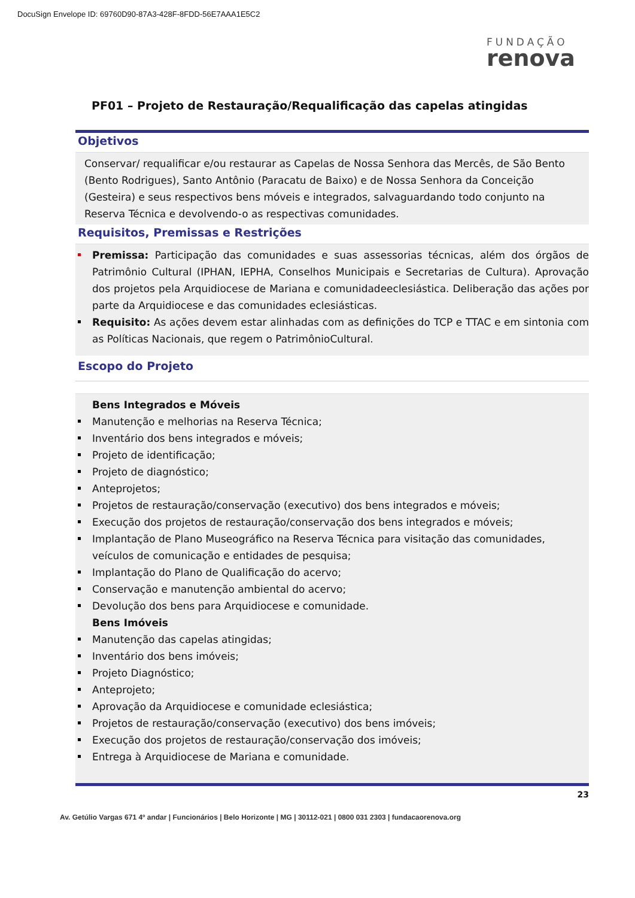DocuSign Envelope ID: 69760D90-87A3-428F-8FDD-56E7AAA1E5C2
FUNDAÇÃO
renova
PF01 – Projeto de Restauração/Requalificação das capelas atingidas
Objetivos
Conservar/ requalificar e/ou restaurar as Capelas de Nossa Senhora das Mercês, de São Bento (Bento Rodrigues), Santo Antônio (Paracatu de Baixo) e de Nossa Senhora da Conceição (Gesteira) e seus respectivos bens móveis e integrados, salvaguardando todo conjunto na Reserva Técnica e devolvendo-o as respectivas comunidades.
Requisitos, Premissas e Restrições
Premissa: Participação das comunidades e suas assessorias técnicas, além dos órgãos de Patrimônio Cultural (IPHAN, IEPHA, Conselhos Municipais e Secretarias de Cultura). Aprovação dos projetos pela Arquidiocese de Mariana e comunidadeeclesiástica. Deliberação das ações por parte da Arquidiocese e das comunidades eclesiásticas.
Requisito: As ações devem estar alinhadas com as definições do TCP e TTAC e em sintonia com as Políticas Nacionais, que regem o PatrimônioCultural.
Escopo do Projeto
Bens Integrados e Móveis
Manutenção e melhorias na Reserva Técnica;
Inventário dos bens integrados e móveis;
Projeto de identificação;
Projeto de diagnóstico;
Anteprojetos;
Projetos de restauração/conservação (executivo) dos bens integrados e móveis;
Execução dos projetos de restauração/conservação dos bens integrados e móveis;
Implantação de Plano Museográfico na Reserva Técnica para visitação das comunidades, veículos de comunicação e entidades de pesquisa;
Implantação do Plano de Qualificação do acervo;
Conservação e manutenção ambiental do acervo;
Devolução dos bens para Arquidiocese e comunidade.
Bens Imóveis
Manutenção das capelas atingidas;
Inventário dos bens imóveis;
Projeto Diagnóstico;
Anteprojeto;
Aprovação da Arquidiocese e comunidade eclesiástica;
Projetos de restauração/conservação (executivo) dos bens imóveis;
Execução dos projetos de restauração/conservação dos imóveis;
Entrega à Arquidiocese de Mariana e comunidade.
23
Av. Getúlio Vargas 671 4º andar | Funcionários | Belo Horizonte | MG | 30112-021 | 0800 031 2303 | fundacaorenova.org